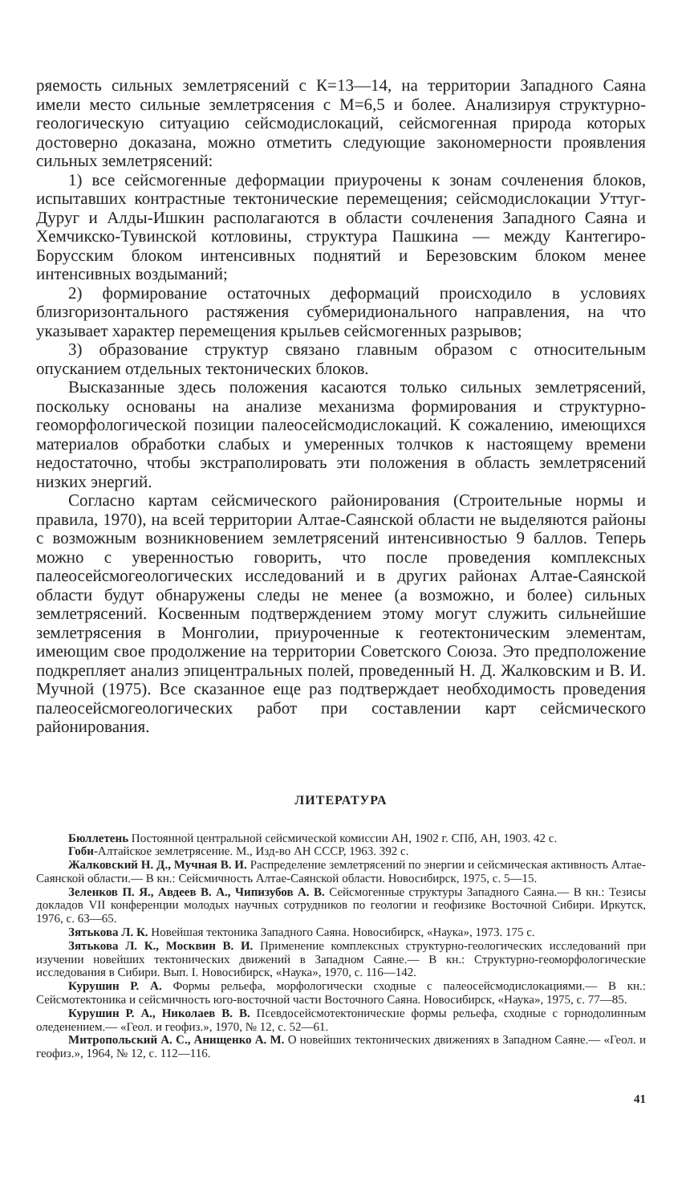ряемость сильных землетрясений с К=13—14, на территории Западного Саяна имели место сильные землетрясения с М=6,5 и более. Анализируя структурно-геологическую ситуацию сейсмодислокаций, сейсмогенная природа которых достоверно доказана, можно отметить следующие закономерности проявления сильных землетрясений:
1) все сейсмогенные деформации приурочены к зонам сочленения блоков, испытавших контрастные тектонические перемещения; сейсмодислокации Уттуг-Дуруг и Алды-Ишкин располагаются в области сочленения Западного Саяна и Хемчикско-Тувинской котловины, структура Пашкина — между Кантегиро-Борусским блоком интенсивных поднятий и Березовским блоком менее интенсивных воздыманий;
2) формирование остаточных деформаций происходило в условиях близгоризонтального растяжения субмеридионального направления, на что указывает характер перемещения крыльев сейсмогенных разрывов;
3) образование структур связано главным образом с относительным опусканием отдельных тектонических блоков.
Высказанные здесь положения касаются только сильных землетрясений, поскольку основаны на анализе механизма формирования и структурно-геоморфологической позиции палеосейсмодислокаций. К сожалению, имеющихся материалов обработки слабых и умеренных толчков к настоящему времени недостаточно, чтобы экстраполировать эти положения в область землетрясений низких энергий.
Согласно картам сейсмического районирования (Строительные нормы и правила, 1970), на всей территории Алтае-Саянской области не выделяются районы с возможным возникновением землетрясений интенсивностью 9 баллов. Теперь можно с уверенностью говорить, что после проведения комплексных палеосейсмогеологических исследований и в других районах Алтае-Саянской области будут обнаружены следы не менее (а возможно, и более) сильных землетрясений. Косвенным подтверждением этому могут служить сильнейшие землетрясения в Монголии, приуроченные к геотектоническим элементам, имеющим свое продолжение на территории Советского Союза. Это предположение подкрепляет анализ эпицентральных полей, проведенный Н. Д. Жалковским и В. И. Мучной (1975). Все сказанное еще раз подтверждает необходимость проведения палеосейсмогеологических работ при составлении карт сейсмического районирования.
ЛИТЕРАТУРА
Бюллетень Постоянной центральной сейсмической комиссии АН, 1902 г. СПб, АН, 1903. 42 с.
Гоби-Алтайское землетрясение. М., Изд-во АН СССР, 1963. 392 с.
Жалковский Н. Д., Мучная В. И. Распределение землетрясений по энергии и сейсмическая активность Алтае-Саянской области.— В кн.: Сейсмичность Алтае-Саянской области. Новосибирск, 1975, с. 5—15.
Зеленков П. Я., Авдеев В. А., Чипизубов А. В. Сейсмогенные структуры Западного Саяна.— В кн.: Тезисы докладов VII конференции молодых научных сотрудников по геологии и геофизике Восточной Сибири. Иркутск, 1976, с. 63—65.
Зятькова Л. К. Новейшая тектоника Западного Саяна. Новосибирск, «Наука», 1973. 175 с.
Зятькова Л. К., Москвин В. И. Применение комплексных структурно-геологических исследований при изучении новейших тектонических движений в Западном Саяне.— В кн.: Структурно-геоморфологические исследования в Сибири. Вып. I. Новосибирск, «Наука», 1970, с. 116—142.
Курушин Р. А. Формы рельефа, морфологически сходные с палеосейсмодислокациями.— В кн.: Сейсмотектоника и сейсмичность юго-восточной части Восточного Саяна. Новосибирск, «Наука», 1975, с. 77—85.
Курушин Р. А., Николаев В. В. Псевдосейсмотектонические формы рельефа, сходные с горнодолинным оледенением.— «Геол. и геофиз.», 1970, № 12, с. 52—61.
Митропольский А. С., Анищенко А. М. О новейших тектонических движениях в Западном Саяне.— «Геол. и геофиз.», 1964, № 12, с. 112—116.
41